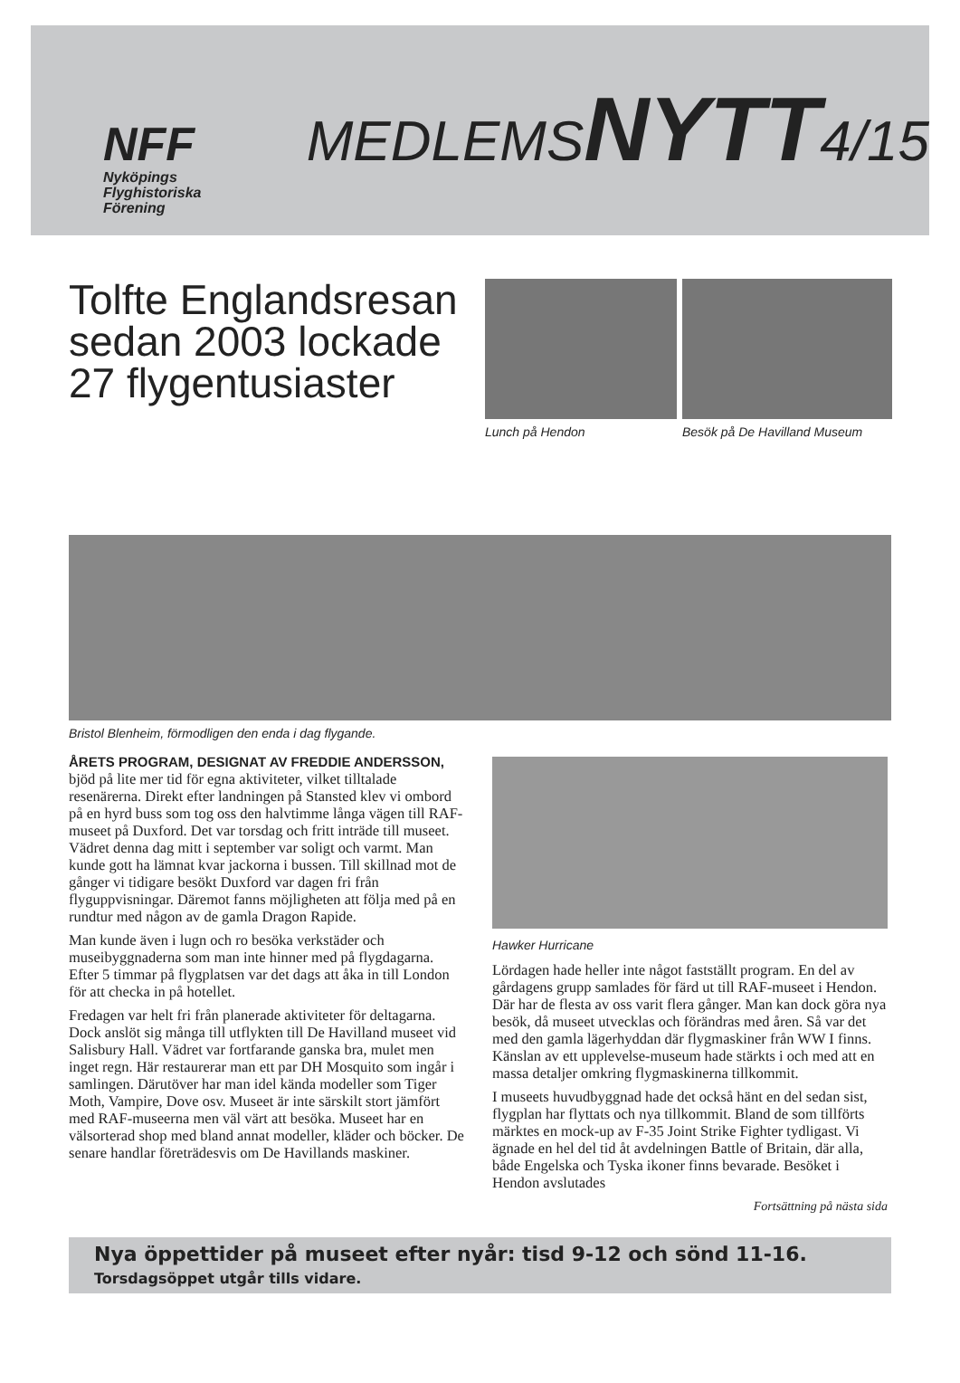NFF
Nyköpings
Flyghistoriska
Förening
MEDLEMSNYTT4/15
Tolfte Englandsresan sedan 2003 lockade 27 flygentusiaster
Lunch på Hendon Besök på De Havilland Museum
Bristol Blenheim, förmodligen den enda i dag flygande.
ÅRETS PROGRAM, DESIGNAT AV FREDDIE ANDERSSON, bjöd på lite mer tid för egna aktiviteter, vilket tilltalade resenärerna. Direkt efter landningen på Stansted klev vi ombord på en hyrd buss som tog oss den halvtimme långa vägen till RAF-museet på Duxford. Det var torsdag och fritt inträde till museet. Vädret denna dag mitt i september var soligt och varmt. Man kunde gott ha lämnat kvar jackorna i bussen. Till skillnad mot de gånger vi tidigare besökt Duxford var dagen fri från flyguppvisningar. Däremot fanns möjligheten att följa med på en rundtur med någon av de gamla Dragon Rapide.
Man kunde även i lugn och ro besöka verkstäder och museibyggnaderna som man inte hinner med på flygdagarna. Efter 5 timmar på flygplatsen var det dags att åka in till London för att checka in på hotellet.
Fredagen var helt fri från planerade aktiviteter för deltagarna. Dock anslöt sig många till utflykten till De Havilland museet vid Salisbury Hall. Vädret var fortfarande ganska bra, mulet men inget regn. Här restaurerar man ett par DH Mosquito som ingår i samlingen. Därutöver har man idel kända modeller som Tiger Moth, Vampire, Dove osv. Museet är inte särskilt stort jämfört med RAF-museerna men väl värt att besöka. Museet har en välsorterad shop med bland annat modeller, kläder och böcker. De senare handlar företrädesvis om De Havillands maskiner.
Hawker Hurricane
Lördagen hade heller inte något fastställt program. En del av gårdagens grupp samlades för färd ut till RAF-museet i Hendon. Där har de flesta av oss varit flera gånger. Man kan dock göra nya besök, då museet utvecklas och förändras med åren. Så var det med den gamla lägerhyddan där flygmaskiner från WW I finns. Känslan av ett upplevelse-museum hade stärkts i och med att en massa detaljer omkring flygmaskinerna tillkommit.
I museets huvudbyggnad hade det också hänt en del sedan sist, flygplan har flyttats och nya tillkommit. Bland de som tillförts märktes en mock-up av F-35 Joint Strike Fighter tydligast. Vi ägnade en hel del tid åt avdelningen Battle of Britain, där alla, både Engelska och Tyska ikoner finns bevarade. Besöket i Hendon avslutades
Fortsättning på nästa sida
Nya öppettider på museet efter nyår: tisd 9-12 och sönd 11-16.
Torsdagsöppet utgår tills vidare.